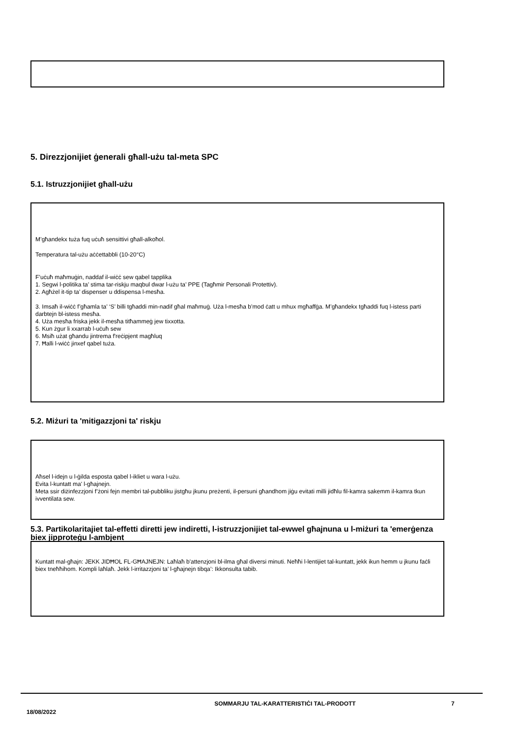5. Direzzjonijiet ġenerali għall-użu tal-meta SPC
5.1. Istruzzjonijiet għall-użu
M’għandekx tuża fuq uċuħ sensittivi għall-alkoħol.
Temperatura tal-użu aċċettabbli (10-20°C)
F’uċuħ maħmuġin, naddaf il-wiċċ sew qabel tapplika
1. Segwi l-politika ta’ stima tar-riskju maqbul dwar l-użu ta’ PPE (Tagħmir Personali Protettiv).
2. Agħżel it-tip ta’ dispenser u ddispensa l-mesħa.
3. Imsaħ il-wiċċ f’għamla ta’ ‘S’ billi tgħaddi min-nadif għal maħmuġ. Uża l-mesħa b’mod ċatt u mhux mgħaffġa. M’għandekx tgħaddi fuq l-istess parti darbtejn bl-istess mesħa.
4. Uża mesħa friska jekk il-mesħa titħammeġ jew tixxotta.
5. Kun żgur li xxarrab l-uċuħ sew
6. Msiħ użat għandu jintrema f'reċipjent magħluq
7. Ħalli l-wiċċ jinxef qabel tuża.
5.2. Miżuri ta 'mitigazzjoni ta' riskju
Aħsel l-idejn u l-ġilda esposta qabel l-ikliet u wara l-użu.
Evita l-kuntatt ma' l-għajnejn.
Meta ssir diżinfezzjoni f’żoni fejn membri tal-pubbliku jistgħu jkunu preżenti, il-persuni għandhom jiġu evitati milli jidħlu fil-kamra sakemm il-kamra tkun ivventilata sew.
5.3. Partikolaritajiet tal-effetti diretti jew indiretti, l-istruzzjonijiet tal-ewwel għajnuna u l-miżuri ta 'emerġenza biex jipproteġu l-ambjent
Kuntatt mal-għajn: JEKK JIDĦOL FL-GĦAJNEJN: Laħlaħ b'attenzjoni bl-ilma għal diversi minuti. Neħħi l-lentijiet tal-kuntatt, jekk ikun hemm u jkunu faċli biex tneħħihom. Kompli laħlaħ. Jekk l-irritazzjoni ta’ l-għajnejn tibqa’: Ikkonsulta tabib.
18/08/2022
SOMMARJU TAL-KARATTERISTIĊI TAL-PRODOTT 7